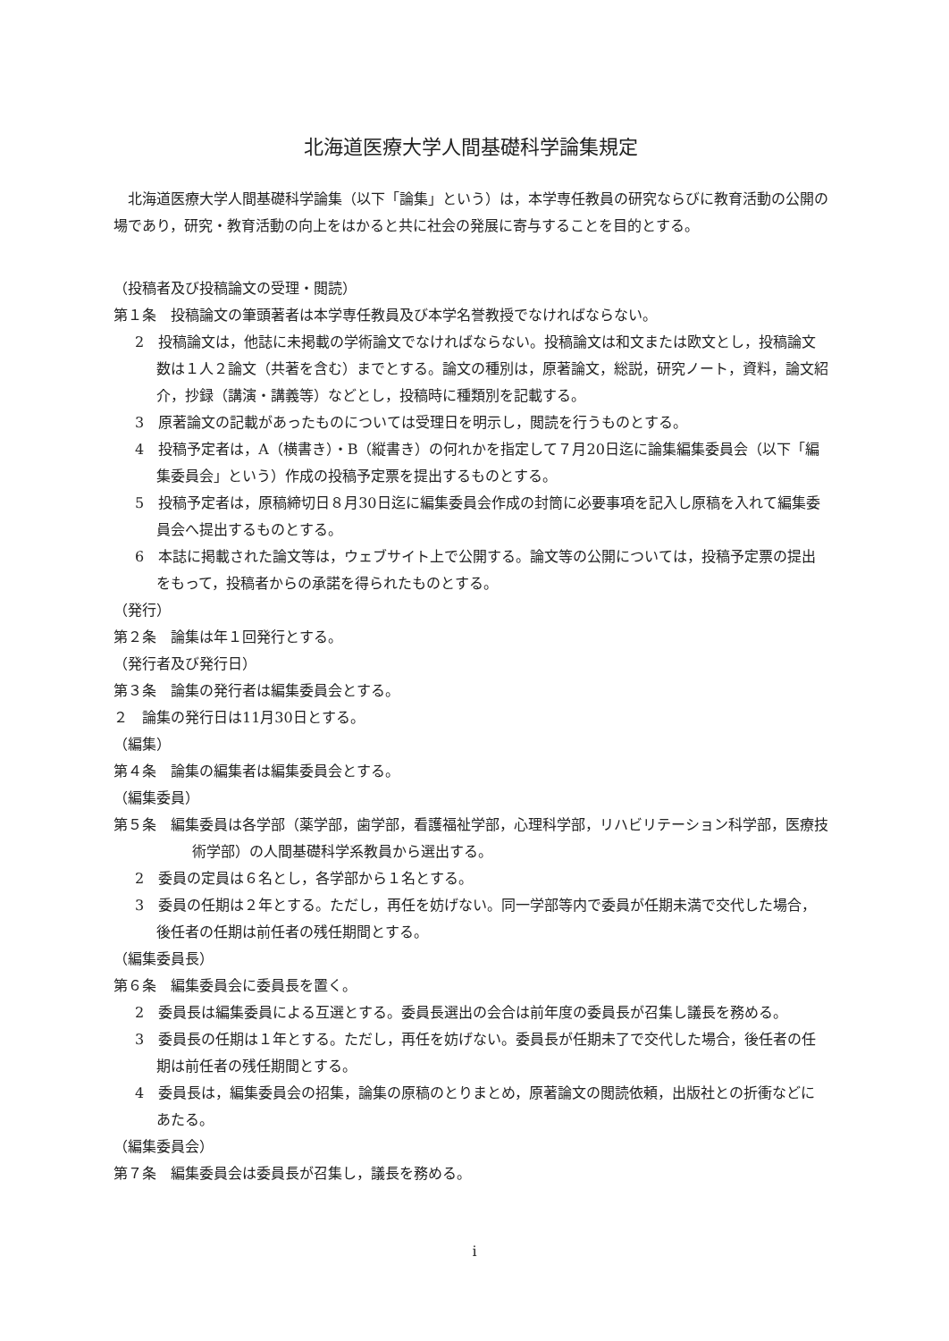北海道医療大学人間基礎科学論集規定
北海道医療大学人間基礎科学論集（以下「論集」という）は，本学専任教員の研究ならびに教育活動の公開の場であり，研究・教育活動の向上をはかると共に社会の発展に寄与することを目的とする。
（投稿者及び投稿論文の受理・閲読）
第１条　投稿論文の筆頭著者は本学専任教員及び本学名誉教授でなければならない。
2　投稿論文は，他誌に未掲載の学術論文でなければならない。投稿論文は和文または欧文とし，投稿論文数は１人２論文（共著を含む）までとする。論文の種別は，原著論文，総説，研究ノート，資料，論文紹介，抄録（講演・講義等）などとし，投稿時に種類別を記載する。
3　原著論文の記載があったものについては受理日を明示し，閲読を行うものとする。
4　投稿予定者は，A（横書き）・B（縦書き）の何れかを指定して７月20日迄に論集編集委員会（以下「編集委員会」という）作成の投稿予定票を提出するものとする。
5　投稿予定者は，原稿締切日８月30日迄に編集委員会作成の封筒に必要事項を記入し原稿を入れて編集委員会へ提出するものとする。
6　本誌に掲載された論文等は，ウェブサイト上で公開する。論文等の公開については，投稿予定票の提出をもって，投稿者からの承諾を得られたものとする。
（発行）
第２条　論集は年１回発行とする。
（発行者及び発行日）
第３条　論集の発行者は編集委員会とする。
２　論集の発行日は11月30日とする。
（編集）
第４条　論集の編集者は編集委員会とする。
（編集委員）
第５条　編集委員は各学部（薬学部，歯学部，看護福祉学部，心理科学部，リハビリテーション科学部，医療技術学部）の人間基礎科学系教員から選出する。
2　委員の定員は６名とし，各学部から１名とする。
3　委員の任期は２年とする。ただし，再任を妨げない。同一学部等内で委員が任期未満で交代した場合，後任者の任期は前任者の残任期間とする。
（編集委員長）
第６条　編集委員会に委員長を置く。
2　委員長は編集委員による互選とする。委員長選出の会合は前年度の委員長が召集し議長を務める。
3　委員長の任期は１年とする。ただし，再任を妨げない。委員長が任期未了で交代した場合，後任者の任期は前任者の残任期間とする。
4　委員長は，編集委員会の招集，論集の原稿のとりまとめ，原著論文の閲読依頼，出版社との折衝などにあたる。
（編集委員会）
第７条　編集委員会は委員長が召集し，議長を務める。
i